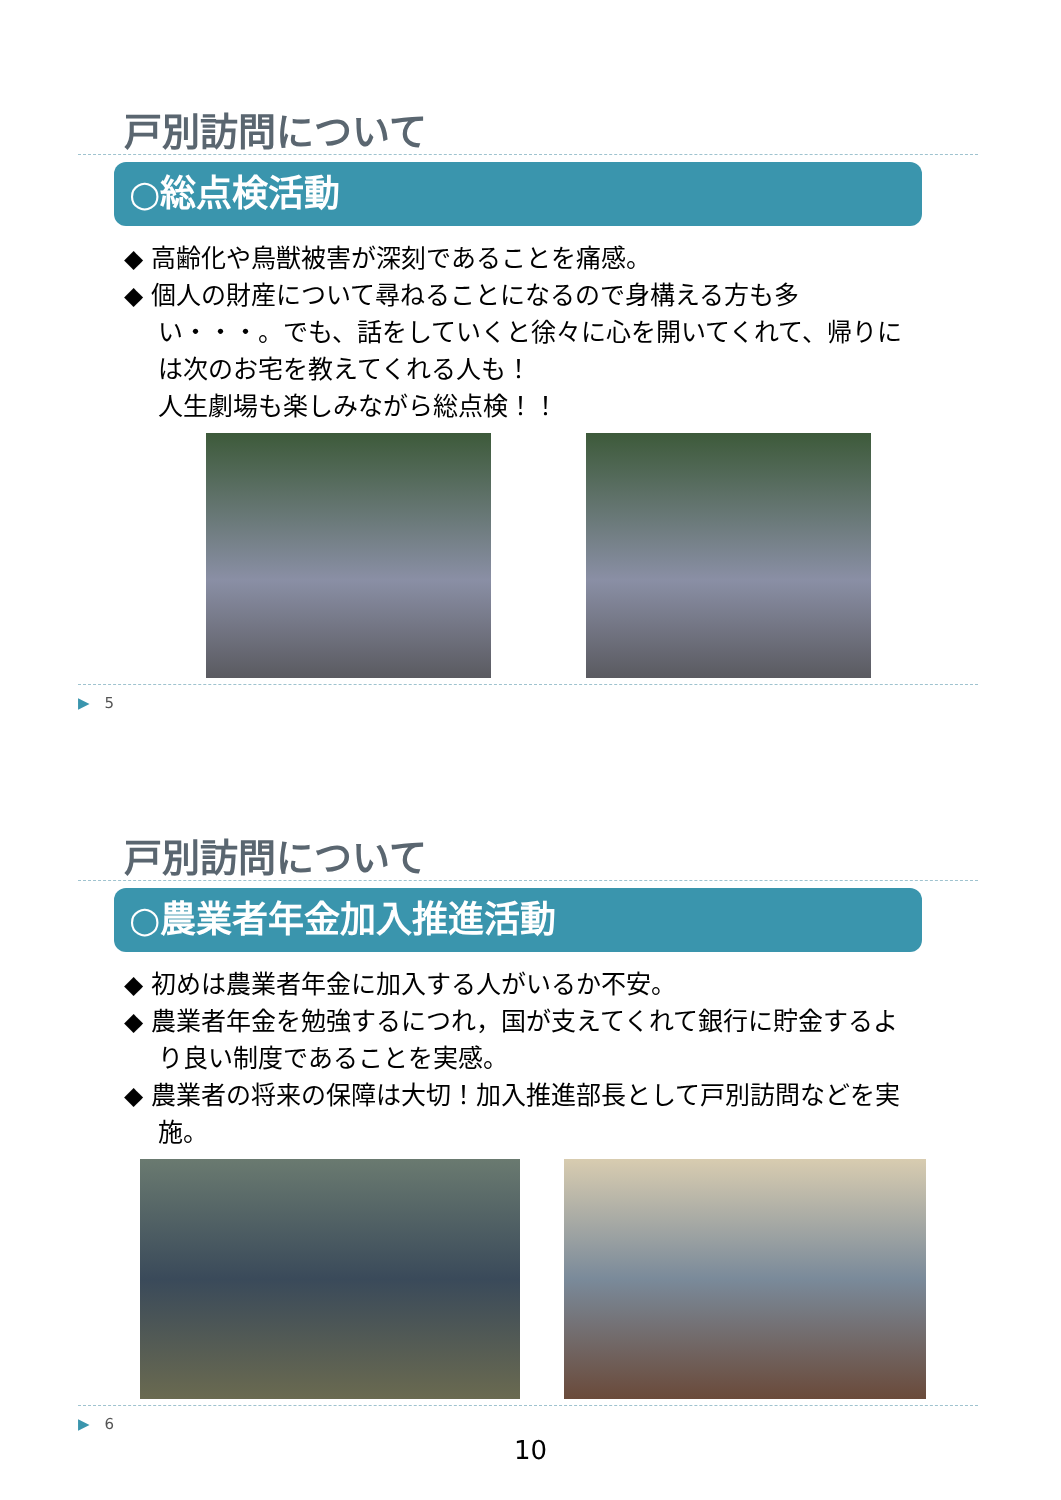戸別訪問について
○総点検活動
◆ 高齢化や鳥獣被害が深刻であることを痛感。
◆ 個人の財産について尋ねることになるので身構える方も多い・・・。でも、話をしていくと徐々に心を開いてくれて、帰りには次のお宅を教えてくれる人も！
人生劇場も楽しみながら総点検！！
▶　5
戸別訪問について
○農業者年金加入推進活動
◆ 初めは農業者年金に加入する人がいるか不安。
◆ 農業者年金を勉強するにつれ，国が支えてくれて銀行に貯金するより良い制度であることを実感。
◆ 農業者の将来の保障は大切！加入推進部長として戸別訪問などを実施。
▶　6
10